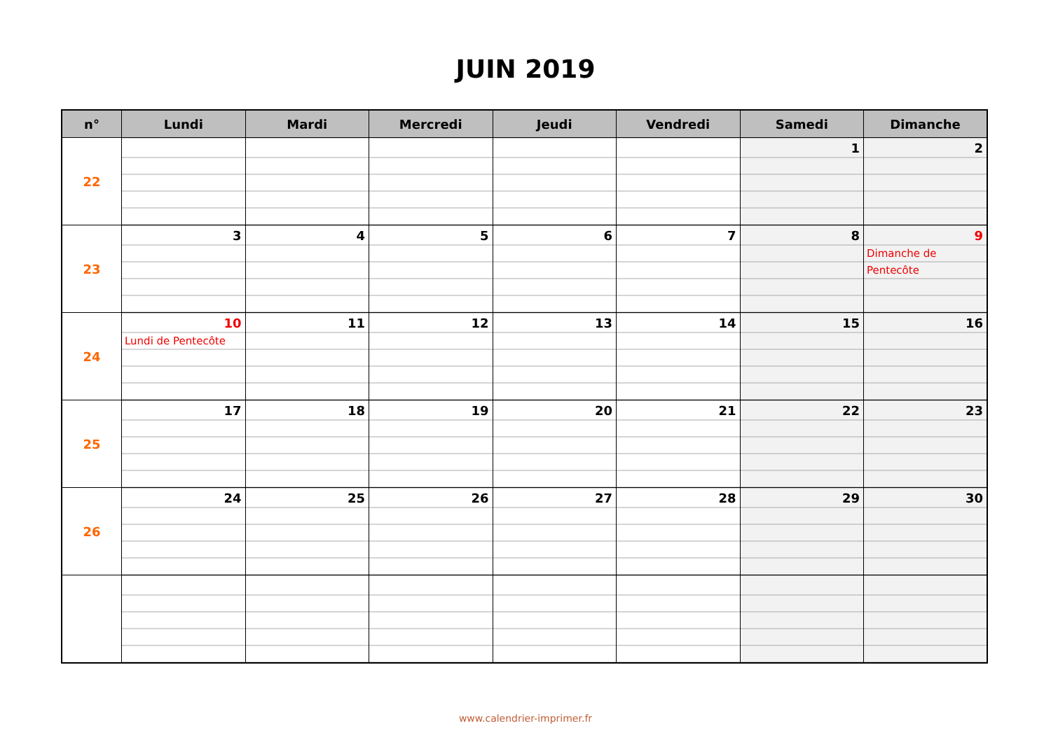JUIN 2019
| n° | Lundi | Mardi | Mercredi | Jeudi | Vendredi | Samedi | Dimanche |
| --- | --- | --- | --- | --- | --- | --- | --- |
| 22 | | | | | | 1 | 2 |
| 23 | 3 | 4 | 5 | 6 | 7 | 8 | 9 Dimanche de Pentecôte |
| 24 | 10 Lundi de Pentecôte | 11 | 12 | 13 | 14 | 15 | 16 |
| 25 | 17 | 18 | 19 | 20 | 21 | 22 | 23 |
| 26 | 24 | 25 | 26 | 27 | 28 | 29 | 30 |
www.calendrier-imprimer.fr